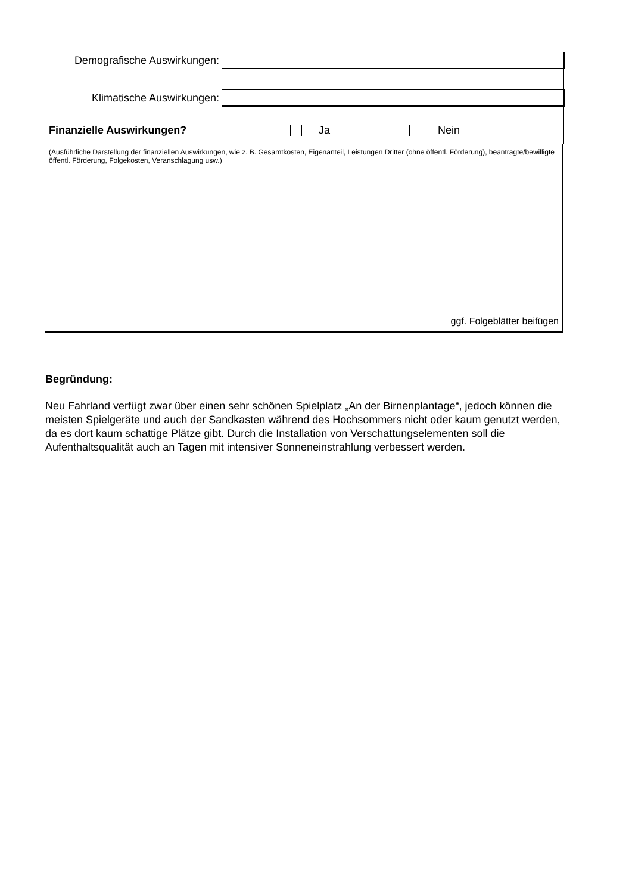Demografische Auswirkungen:
Klimatische Auswirkungen:
Finanzielle Auswirkungen? Ja Nein
(Ausführliche Darstellung der finanziellen Auswirkungen, wie z. B. Gesamtkosten, Eigenanteil, Leistungen Dritter (ohne öffentl. Förderung), beantragte/bewilligte öffentl. Förderung, Folgekosten, Veranschlagung usw.)
ggf. Folgeblätter beifügen
Begründung:
Neu Fahrland verfügt zwar über einen sehr schönen Spielplatz „An der Birnenplantage“, jedoch können die meisten Spielgeräte und auch der Sandkasten während des Hochsommers nicht oder kaum genutzt werden, da es dort kaum schattige Plätze gibt. Durch die Installation von Verschattungselementen soll die Aufenthaltsqualität auch an Tagen mit intensiver Sonneneinstrahlung verbessert werden.